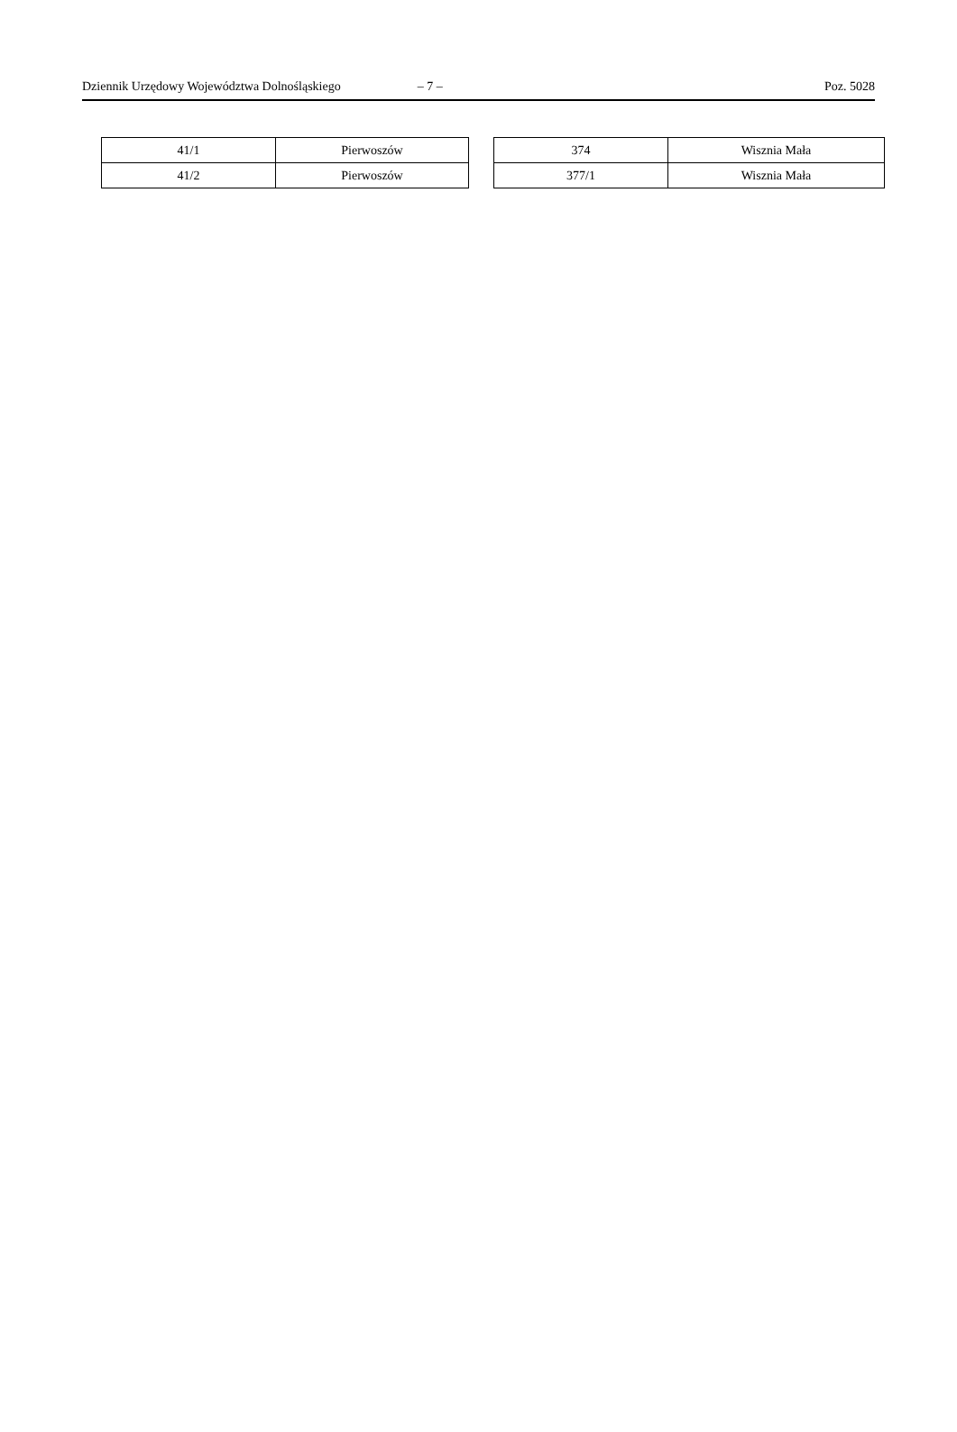Dziennik Urzędowy Województwa Dolnośląskiego – 7 – Poz. 5028
| 41/1 | Pierwoszów |
| 41/2 | Pierwoszów |
| 374 | Wisznia Mała |
| 377/1 | Wisznia Mała |